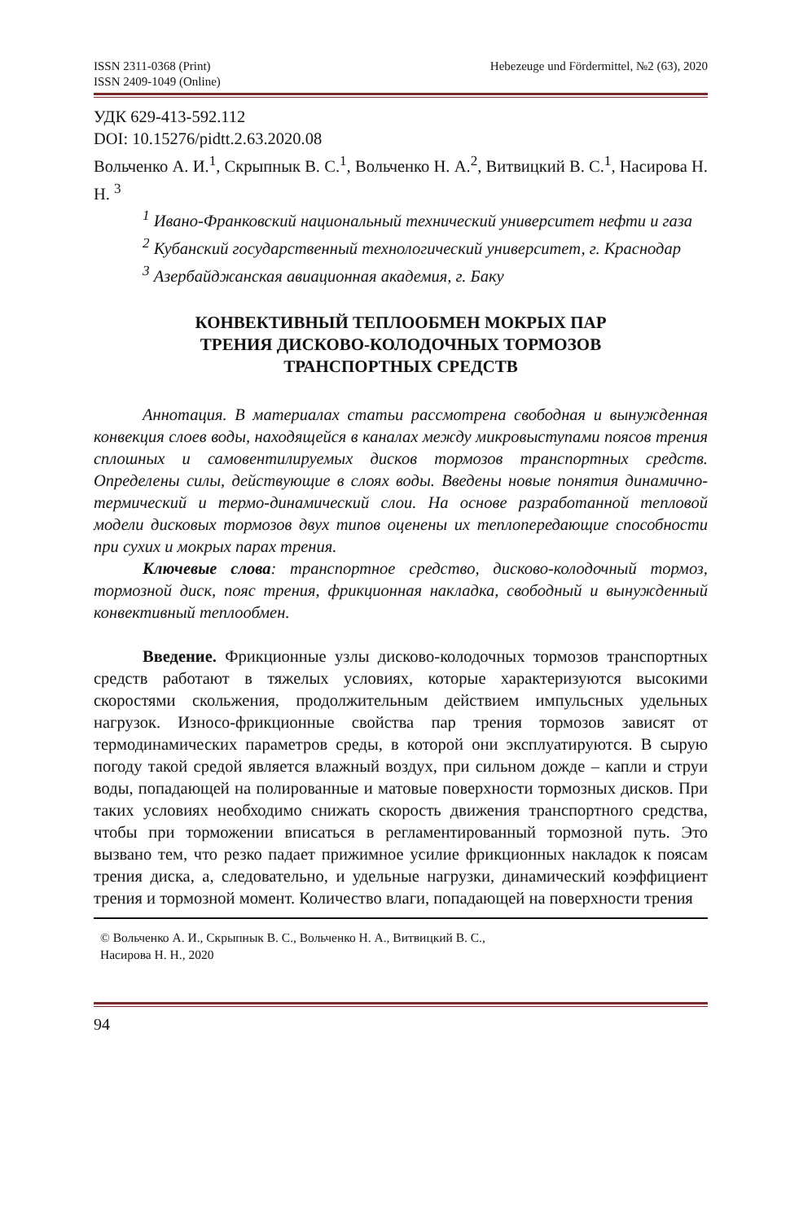ISSN 2311-0368 (Print)
ISSN 2409-1049 (Online)
Hebezeuge und Fördermittel, №2 (63), 2020
УДК 629-413-592.112
DOI: 10.15276/pidtt.2.63.2020.08
Вольченко А. И.<sup>1</sup>, Скрыпнык В. С.<sup>1</sup>, Вольченко Н. А.<sup>2</sup>, Витвицкий В. С.<sup>1</sup>, Насирова Н. Н. <sup>3</sup>
<sup>1</sup> Ивано-Франковский национальный технический университет нефти и газа
<sup>2</sup> Кубанский государственный технологический университет, г. Краснодар
<sup>3</sup> Азербайджанская авиационная академия, г. Баку
КОНВЕКТИВНЫЙ ТЕПЛООБМЕН МОКРЫХ ПАР
ТРЕНИЯ ДИСКОВО-КОЛОДОЧНЫХ ТОРМОЗОВ
ТРАНСПОРТНЫХ СРЕДСТВ
Аннотация. В материалах статьи рассмотрена свободная и вынужденная конвекция слоев воды, находящейся в каналах между микровыступами поясов трения сплошных и самовентилируемых дисков тормозов транспортных средств. Определены силы, действующие в слоях воды. Введены новые понятия динамично-термический и термо-динамический слои. На основе разработанной тепловой модели дисковых тормозов двух типов оценены их теплопередающие способности при сухих и мокрых парах трения.
Ключевые слова: транспортное средство, дисково-колодочный тормоз, тормозной диск, пояс трения, фрикционная накладка, свободный и вынужденный конвективный теплообмен.
Введение. Фрикционные узлы дисково-колодочных тормозов транспортных средств работают в тяжелых условиях, которые характеризуются высокими скоростями скольжения, продолжительным действием импульсных удельных нагрузок. Износо-фрикционные свойства пар трения тормозов зависят от термодинамических параметров среды, в которой они эксплуатируются. В сырую погоду такой средой является влажный воздух, при сильном дожде – капли и струи воды, попадающей на полированные и матовые поверхности тормозных дисков. При таких условиях необходимо снижать скорость движения транспортного средства, чтобы при торможении вписаться в регламентированный тормозной путь. Это вызвано тем, что резко падает прижимное усилие фрикционных накладок к поясам трения диска, а, следовательно, и удельные нагрузки, динамический коэффициент трения и тормозной момент. Количество влаги, попадающей на поверхности трения
© Вольченко А. И., Скрыпнык В. С., Вольченко Н. А., Витвицкий В. С.,
Насирова Н. Н., 2020
94